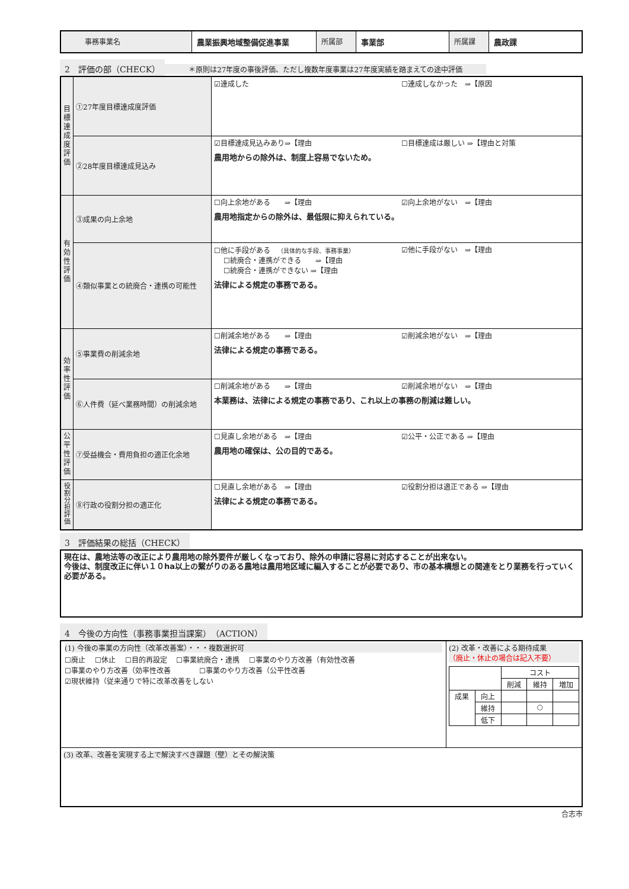| 事務事業名 | 農業振興地域整備促進事業 | 所属部 | 事業部 | 所属課 | 農政課 |
2　評価の部（CHECK）
＊原則は27年度の事後評価、ただし複数年度事業は27年度実績を踏まえての途中評価
| 目標達成度評価 | ①27年度目標達成度評価 | ☑達成した ☐達成しなかった ⇒【原因 |
| | ②28年度目標達成見込み | ☑目標達成見込みあり⇒【理由 ☐目標達成は厳しい ⇒【理由と対策 農用地からの除外は、制度上容易でないため。 |
| 有効性評価 | ③成果の向上余地 | ☐向上余地がある ⇒【理由 ☑向上余地がない ⇒【理由 農用地指定からの除外は、最低限に抑えられている。 |
| | ④類似事業との統廃合・連携の可能性 | ☐他に手段がある （具体的な手段、事務事業） ☑他に手段がない ⇒【理由 ☐統廃合・連携ができる ⇒【理由 ☐統廃合・連携ができない ⇒【理由 法律による規定の事務である。 |
| 効率性評価 | ⑤事業費の削減余地 | ☐削減余地がある ⇒【理由 ☑削減余地がない ⇒【理由 法律による規定の事務である。 |
| | ⑥人件費（延べ業務時間）の削減余地 | ☐削減余地がある ⇒【理由 ☑削減余地がない ⇒【理由 本業務は、法律による規定の事務であり、これ以上の事務の削減は難しい。 |
| 公平性評価 | ⑦受益機会・費用負担の適正化余地 | ☐見直し余地がある ⇒【理由 ☑公平・公正である ⇒【理由 農用地の確保は、公の目的である。 |
| 役割分担評価 | ⑧行政の役割分担の適正化 | ☐見直し余地がある ⇒【理由 ☑役割分担は適正である ⇒【理由 法律による規定の事務である。 |
3　評価結果の総括（CHECK）
現在は、農地法等の改正により農用地の除外要件が厳しくなっており、除外の申請に容易に対応することが出来ない。
今後は、制度改正に伴い１０ha以上の繋がりのある農地は農用地区域に編入することが必要であり、市の基本構想との関連をとり業務を行っていく必要がある。
4　今後の方向性（事務事業担当課案）　（ACTION）
| (1) 今後の事業の方向性（改革改善案）・・・複数選択可 ☐廃止 ☐休止 ☐目的再設定 ☐事業統廃合・連携 ☐事業のやり方改善（有効性改善 ☐事業のやり方改善（効率性改善 ☐事業のやり方改善（公平性改善 ☑現状維持（従来通りで特に改革改善をしない | (2) 改革・改善による期待成果 （廃止・休止の場合は記入不要） / / / コスト / / / / / / 削減 / 維持 / 増加 / / 成果 / 向上 / / / / / / 維持 / / ○ / / / / 低下 / / / / |
| (3) 改革、改善を実現する上で解決すべき課題（壁）とその解決策 | |
合志市